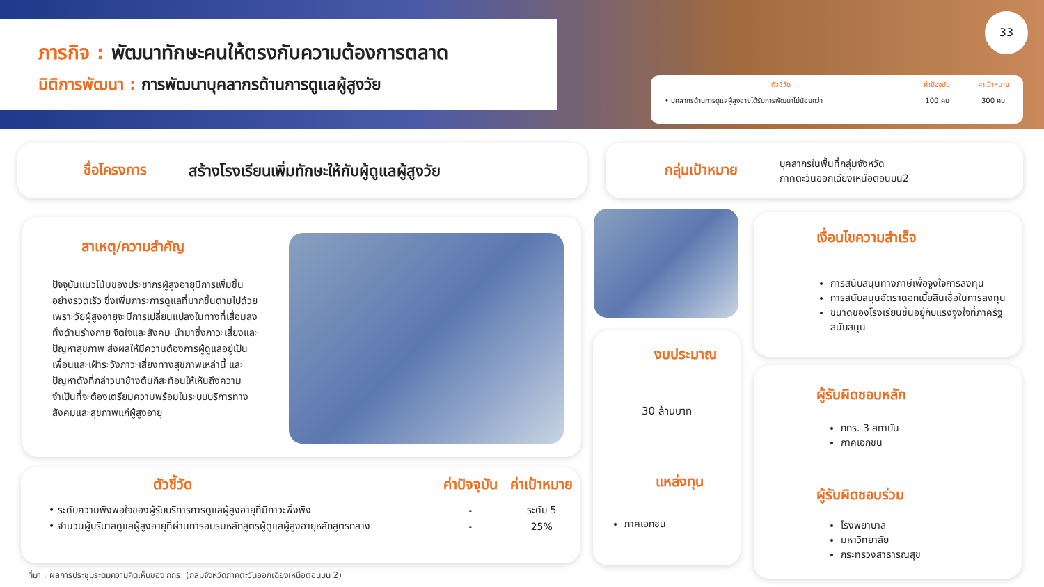ภารกิจ : พัฒนาทักษะคนให้ตรงกับความต้องการตลาด
มิติการพัฒนา : การพัฒนาบุคลากรด้านการดูแลผู้สูงวัย
33
| ตัวชี้วัด | ค่าปัจจุบัน | ค่าเป้าหมาย |
| --- | --- | --- |
| • บุคลากรด้านการดูแลผู้สูงอายุได้รับการพัฒนาไม่น้อยกว่า | 100 คน | 300 คน |
ชื่อโครงการ สร้างโรงเรียนเพิ่มทักษะให้กับผู้ดูแลผู้สูงวัย
กลุ่มเป้าหมาย บุคลากรในพื้นที่กลุ่มจังหวัด
ภาคตะวันออกเฉียงเหนือตอนบน2
สาเหตุ/ความสำคัญ
ปัจจุบันแนวโน้มของประชากรผู้สูงอายุมีการเพิ่มขึ้นอย่างรวดเร็ว ซึ่งเพิ่มภาระการดูแลที่มากขึ้นตามไปด้วย เพราะวัยผู้สูงอายุจะมีการเปลี่ยนแปลงในทางที่เสื่อมลงทั้งด้านร่างกาย จิตใจและสังคม นำมาซึ่งภาวะเสี่ยงและปัญหาสุขภาพ ส่งผลให้มีความต้องการผู้ดูแลอยู่เป็นเพื่อนและเฝ้าระวังภาวะเสี่ยงทางสุขภาพเหล่านี้ และปัญหาดังที่กล่าวมาข้างต้นก็สะท้อนให้เห็นถึงความจำเป็นที่จะต้องเตรียมความพร้อมในระบบบริการทางสังคมและสุขภาพแก่ผู้สูงอายุ
| ตัวชี้วัด | ค่าปัจจุบัน | ค่าเป้าหมาย |
| --- | --- | --- |
| • ระดับความพึงพอใจของผู้รับบริการการดูแลผู้สูงอายุที่มีภาวะพึ่งพิง | - | ระดับ 5 |
| • จำนวนผู้บริบาลดูแลผู้สูงอายุที่ผ่านการอบรมหลักสูตรผู้ดูแลผู้สูงอายุหลักสูตรกลาง | - | 25% |
งบประมาณ
30 ล้านบาท
แหล่งทุน
ภาคเอกชน
เงื่อนไขความสำเร็จ
การสนับสนุนทางภาษีเพื่อจูงใจการลงทุน
การสนับสนุนอัตราดอกเบี้ยสินเชื่อในการลงทุน
ขนาดของโรงเรียนขึ้นอยู่กับแรงจูงใจที่ภาครัฐสนับสนุน
ผู้รับผิดชอบหลัก
กกร. 3 สถาบัน
ภาคเอกชน
ผู้รับผิดชอบร่วม
โรงพยาบาล
มหาวิทยาลัย
กระทรวงสาธารณสุข
ที่มา : ผลการประชุมระดมความคิดเห็นของ กกร. (กลุ่มจังหวัดภาคตะวันออกเฉียงเหนือตอนบน 2)